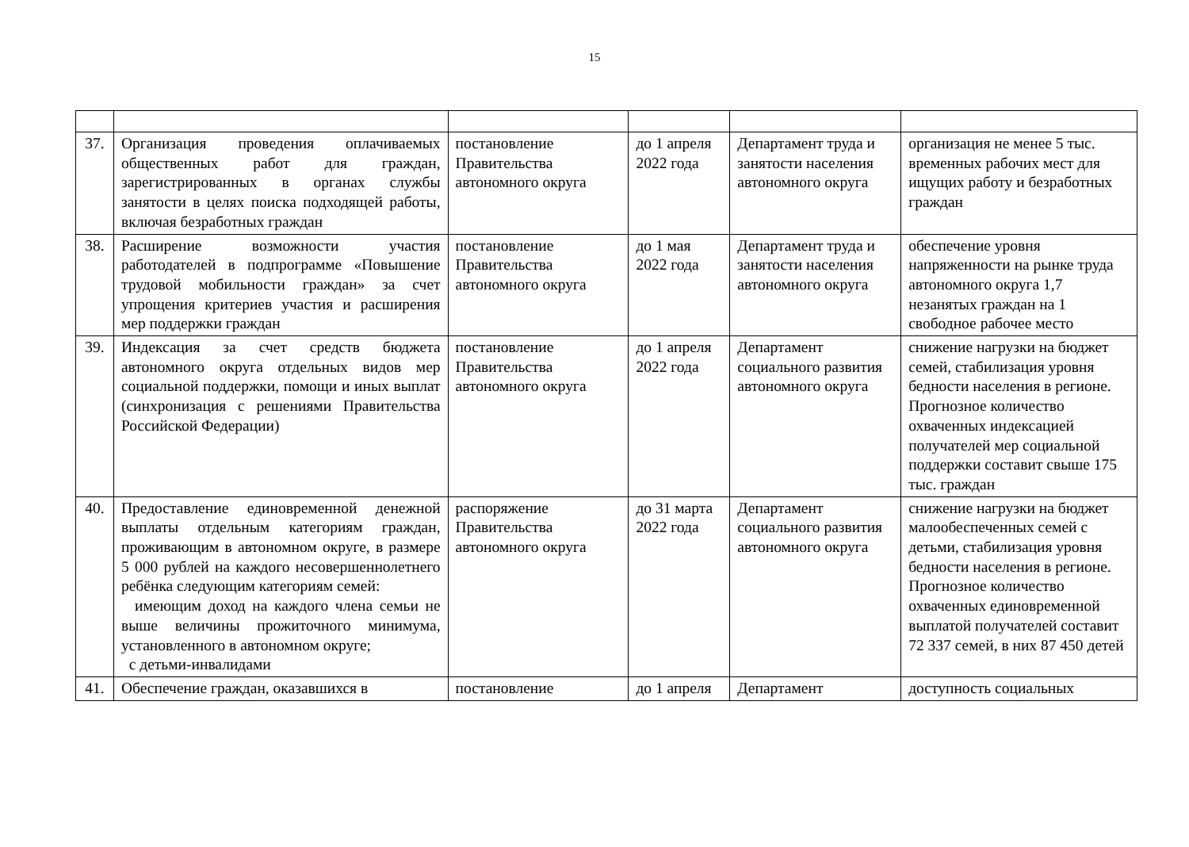15
| 37. | Организация проведения оплачиваемых общественных работ для граждан, зарегистрированных в органах службы занятости в целях поиска подходящей работы, включая безработных граждан | постановление Правительства автономного округа | до 1 апреля 2022 года | Департамент труда и занятости населения автономного округа | организация не менее 5 тыс. временных рабочих мест для ищущих работу и безработных граждан |
| 38. | Расширение возможности участия работодателей в подпрограмме «Повышение трудовой мобильности граждан» за счет упрощения критериев участия и расширения мер поддержки граждан | постановление Правительства автономного округа | до 1 мая 2022 года | Департамент труда и занятости населения автономного округа | обеспечение уровня напряженности на рынке труда автономного округа 1,7 незанятых граждан на 1 свободное рабочее место |
| 39. | Индексация за счет средств бюджета автономного округа отдельных видов мер социальной поддержки, помощи и иных выплат (синхронизация с решениями Правительства Российской Федерации) | постановление Правительства автономного округа | до 1 апреля 2022 года | Департамент социального развития автономного округа | снижение нагрузки на бюджет семей, стабилизация уровня бедности населения в регионе. Прогнозное количество охваченных индексацией получателей мер социальной поддержки составит свыше 175 тыс. граждан |
| 40. | Предоставление единовременной денежной выплаты отдельным категориям граждан, проживающим в автономном округе, в размере 5 000 рублей на каждого несовершеннолетнего ребёнка следующим категориям семей: имеющим доход на каждого члена семьи не выше величины прожиточного минимума, установленного в автономном округе; с детьми-инвалидами | распоряжение Правительства автономного округа | до 31 марта 2022 года | Департамент социального развития автономного округа | снижение нагрузки на бюджет малообеспеченных семей с детьми, стабилизация уровня бедности населения в регионе. Прогнозное количество охваченных единовременной выплатой получателей составит 72 337 семей, в них 87 450 детей |
| 41. | Обеспечение граждан, оказавшихся в | постановление | до 1 апреля | Департамент | доступность социальных |